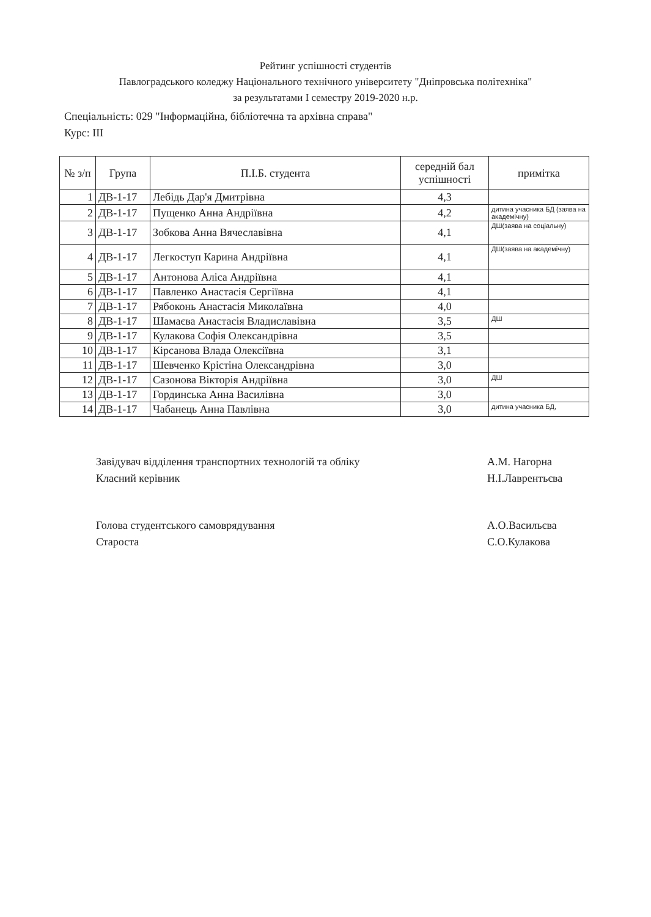Рейтинг успішності студентів
Павлоградського коледжу Національного технічного університету "Дніпровська політехніка"
за результатами І семестру 2019-2020 н.р.
Спеціальність: 029 "Інформаційна, бібліотечна та архівна справа"
Курс: ІІІ
| № з/п | Група | П.І.Б. студента | середній бал успішності | примітка |
| --- | --- | --- | --- | --- |
| 1 | ДВ-1-17 | Лебідь Дар'я Дмитрівна | 4,3 | |
| 2 | ДВ-1-17 | Пущенко Анна Андріївна | 4,2 | дитина учасника БД (заява на академічну) |
| 3 | ДВ-1-17 | Зобкова Анна Вячеславівна | 4,1 | ДШ(заява на соціальну) |
| 4 | ДВ-1-17 | Легкоступ Карина Андріївна | 4,1 | ДШ(заява на академічну) |
| 5 | ДВ-1-17 | Антонова Аліса Андріївна | 4,1 | |
| 6 | ДВ-1-17 | Павленко Анастасія Сергіївна | 4,1 | |
| 7 | ДВ-1-17 | Рябоконь Анастасія Миколаївна | 4,0 | |
| 8 | ДВ-1-17 | Шамаєва Анастасія Владиславівна | 3,5 | ДШ |
| 9 | ДВ-1-17 | Кулакова Софія Олександрівна | 3,5 | |
| 10 | ДВ-1-17 | Кірсанова Влада Олексіївна | 3,1 | |
| 11 | ДВ-1-17 | Шевченко Крістіна Олександрівна | 3,0 | |
| 12 | ДВ-1-17 | Сазонова Вікторія Андріївна | 3,0 | ДШ |
| 13 | ДВ-1-17 | Гординська Анна Василівна | 3,0 | |
| 14 | ДВ-1-17 | Чабанець Анна Павлівна | 3,0 | дитина учасника БД, |
Завідувач відділення транспортних технологій та обліку
Класний керівник
А.М. Нагорна
Н.І.Лаврентьєва
Голова студентського самоврядування
Староста
А.О.Васильєва
С.О.Кулакова